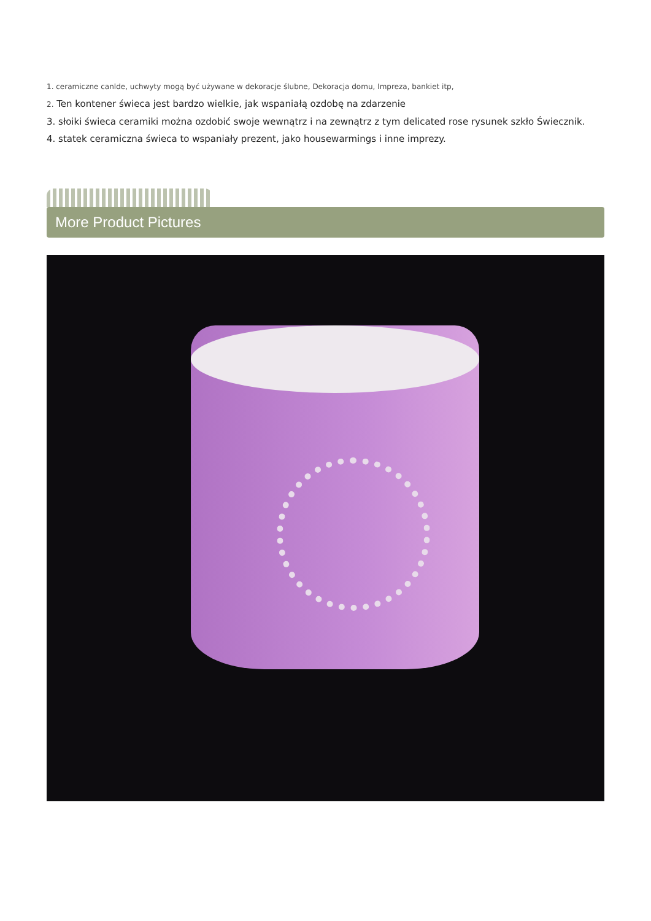1. ceramiczne canlde, uchwyty mogą być używane w dekoracje ślubne, Dekoracja domu, Impreza, bankiet itp,
2. Ten kontener świeca jest bardzo wielkie, jak wspaniałą ozdobę na zdarzenie
3. słoiki świeca ceramiki można ozdobić swoje wewnątrz i na zewnątrz z tym delicated rose rysunek szkło Świecznik.
4. statek ceramiczna świeca to wspaniały prezent, jako housewarmings i inne imprezy.
More Product Pictures